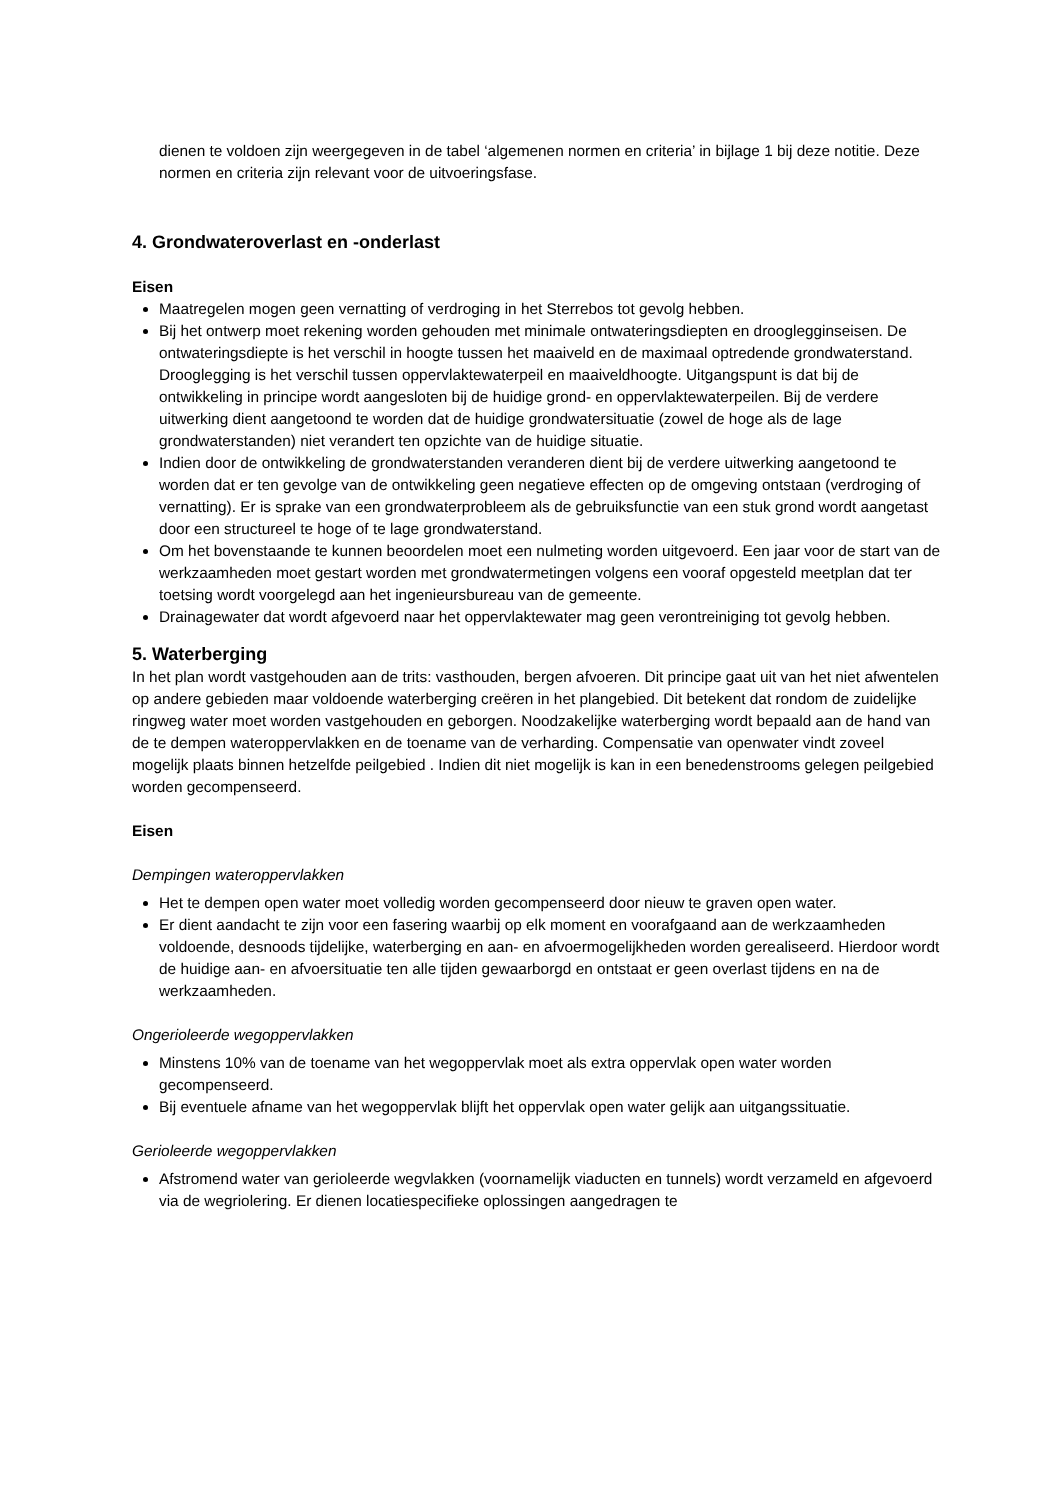dienen te voldoen zijn weergegeven in de tabel ‘algemenen normen en criteria’ in bijlage 1 bij deze notitie. Deze normen en criteria zijn relevant voor de uitvoeringsfase.
4. Grondwateroverlast en -onderlast
Eisen
Maatregelen mogen geen vernatting of verdroging in het Sterrebos tot gevolg hebben.
Bij het ontwerp moet rekening worden gehouden met minimale ontwateringsdiepten en drooglegginseisen. De ontwateringsdiepte is het verschil in hoogte tussen het maaiveld en de maximaal optredende grondwaterstand. Drooglegging is het verschil tussen oppervlaktewaterpeil en maaiveldhoogte. Uitgangspunt is dat bij de ontwikkeling in principe wordt aangesloten bij de huidige grond- en oppervlaktewaterpeilen. Bij de verdere uitwerking dient aangetoond te worden dat de huidige grondwatersituatie (zowel de hoge als de lage grondwaterstanden) niet verandert ten opzichte van de huidige situatie.
Indien door de ontwikkeling de grondwaterstanden veranderen dient bij de verdere uitwerking aangetoond te worden dat er ten gevolge van de ontwikkeling geen negatieve effecten op de omgeving ontstaan (verdroging of vernatting). Er is sprake van een grondwaterprobleem als de gebruiksfunctie van een stuk grond wordt aangetast door een structureel te hoge of te lage grondwaterstand.
Om het bovenstaande te kunnen beoordelen moet een nulmeting worden uitgevoerd. Een jaar voor de start van de werkzaamheden moet gestart worden met grondwatermetingen volgens een vooraf opgesteld meetplan dat ter toetsing wordt voorgelegd aan het ingenieursbureau van de gemeente.
Drainagewater dat wordt afgevoerd naar het oppervlaktewater mag geen verontreiniging tot gevolg hebben.
5. Waterberging
In het plan wordt vastgehouden aan de trits: vasthouden, bergen afvoeren. Dit principe gaat uit van het niet afwentelen op andere gebieden maar voldoende waterberging creëren in het plangebied. Dit betekent dat rondom de zuidelijke ringweg water moet worden vastgehouden en geborgen. Noodzakelijke waterberging wordt bepaald aan de hand van de te dempen wateroppervlakken en de toename van de verharding. Compensatie van openwater vindt zoveel mogelijk plaats binnen hetzelfde peilgebied . Indien dit niet mogelijk is kan in een benedenstrooms gelegen peilgebied worden gecompenseerd.
Eisen
Dempingen wateroppervlakken
Het te dempen open water moet volledig worden gecompenseerd door nieuw te graven open water.
Er dient aandacht te zijn voor een fasering waarbij op elk moment en voorafgaand aan de werkzaamheden voldoende, desnoods tijdelijke, waterberging en aan- en afvoermogelijkheden worden gerealiseerd. Hierdoor wordt de huidige aan- en afvoersituatie ten alle tijden gewaarborgd en ontstaat er geen overlast tijdens en na de werkzaamheden.
Ongerioleerde wegoppervlakken
Minstens 10% van de toename van het wegoppervlak moet als extra oppervlak open water worden gecompenseerd.
Bij eventuele afname van het wegoppervlak blijft het oppervlak open water gelijk aan uitgangssituatie.
Gerioleerde wegoppervlakken
Afstromend water van gerioleerde wegvlakken (voornamelijk viaducten en tunnels) wordt verzameld en afgevoerd via de wegriolering. Er dienen locatiespecifieke oplossingen aangedragen te